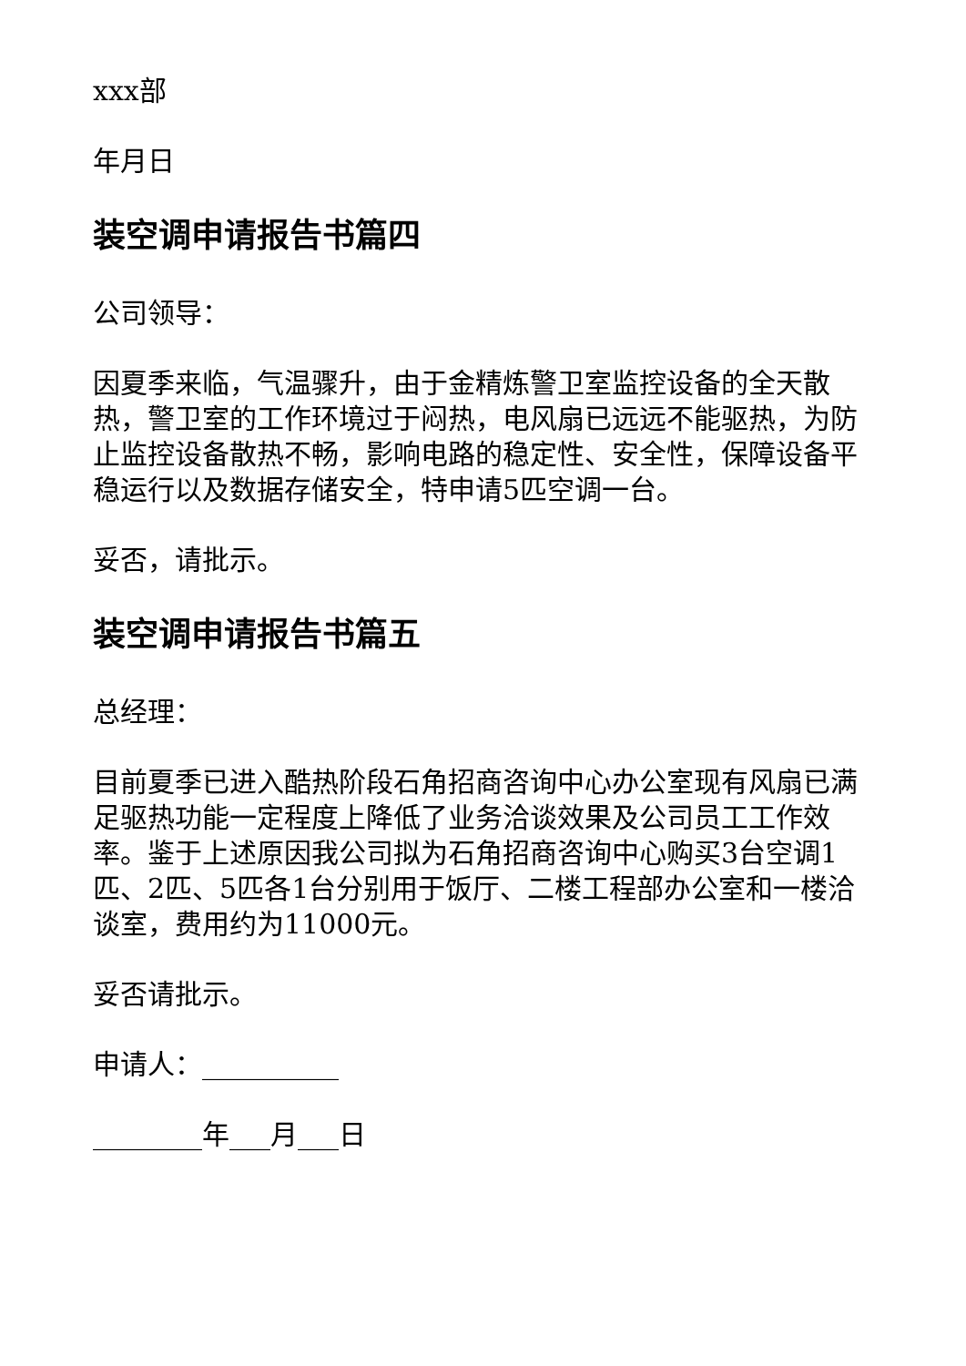xxx部
年月日
装空调申请报告书篇四
公司领导：
因夏季来临，气温骤升，由于金精炼警卫室监控设备的全天散热，警卫室的工作环境过于闷热，电风扇已远远不能驱热，为防止监控设备散热不畅，影响电路的稳定性、安全性，保障设备平稳运行以及数据存储安全，特申请5匹空调一台。
妥否，请批示。
装空调申请报告书篇五
总经理：
目前夏季已进入酷热阶段石角招商咨询中心办公室现有风扇已满足驱热功能一定程度上降低了业务洽谈效果及公司员工工作效率。鉴于上述原因我公司拟为石角招商咨询中心购买3台空调1匹、2匹、5匹各1台分别用于饭厅、二楼工程部办公室和一楼洽谈室，费用约为11000元。
妥否请批示。
申请人：__________
________年___月___日